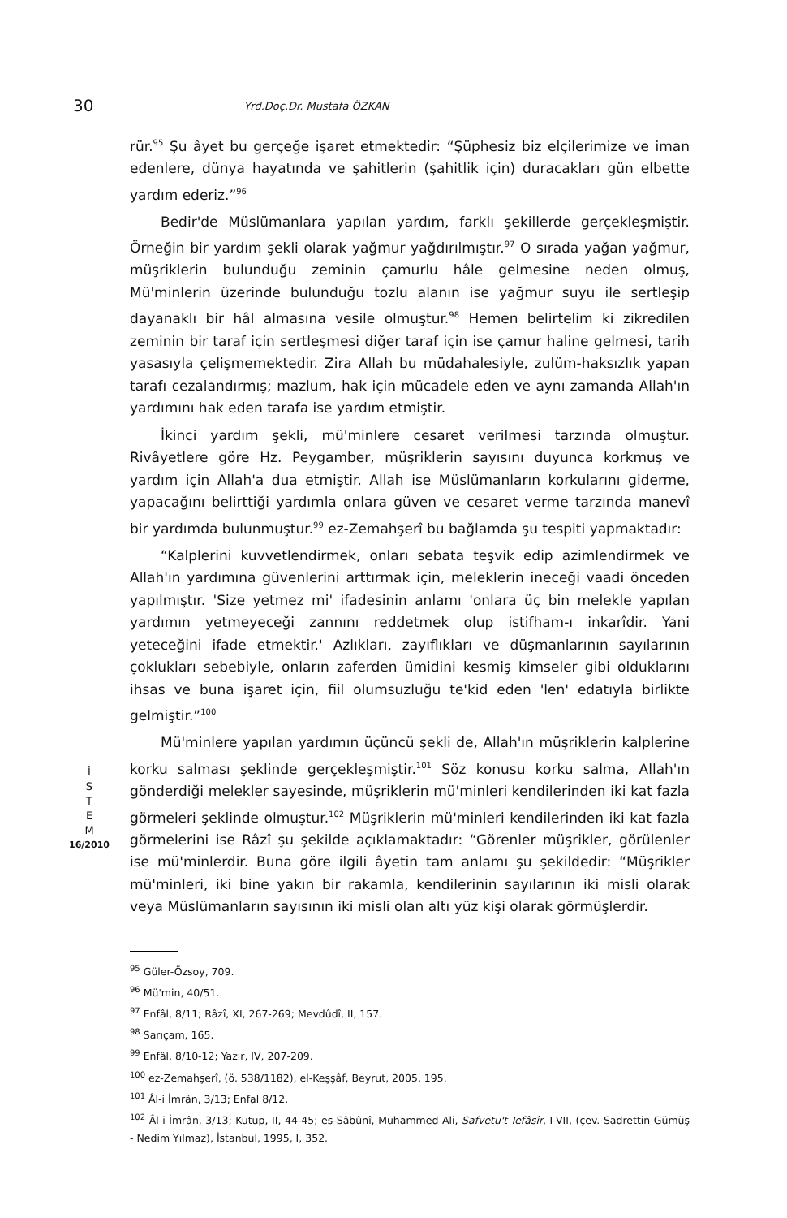30
Yrd.Doç.Dr. Mustafa ÖZKAN
İ
S
T
E
M
16/2010
rür.<sup>95</sup> Şu âyet bu gerçeğe işaret etmektedir: “Şüphesiz biz elçilerimize ve iman edenlere, dünya hayatında ve şahitlerin (şahitlik için) duracakları gün elbette yardım ederiz.”<sup>96</sup>
Bedir'de Müslümanlara yapılan yardım, farklı şekillerde gerçekleşmiştir. Örneğin bir yardım şekli olarak yağmur yağdırılmıştır.<sup>97</sup> O sırada yağan yağmur, müşriklerin bulunduğu zeminin çamurlu hâle gelmesine neden olmuş, Mü'minlerin üzerinde bulunduğu tozlu alanın ise yağmur suyu ile sertleşip dayanaklı bir hâl almasına vesile olmuştur.<sup>98</sup> Hemen belirtelim ki zikredilen zeminin bir taraf için sertleşmesi diğer taraf için ise çamur haline gelmesi, tarih yasasıyla çelişmemektedir. Zira Allah bu müdahalesiyle, zulüm-haksızlık yapan tarafı cezalandırmış; mazlum, hak için mücadele eden ve aynı zamanda Allah'ın yardımını hak eden tarafa ise yardım etmiştir.
İkinci yardım şekli, mü'minlere cesaret verilmesi tarzında olmuştur. Rivâyetlere göre Hz. Peygamber, müşriklerin sayısını duyunca korkmuş ve yardım için Allah'a dua etmiştir. Allah ise Müslümanların korkularını giderme, yapacağını belirttiği yardımla onlara güven ve cesaret verme tarzında manevî bir yardımda bulunmuştur.<sup>99</sup> ez-Zemahşerî bu bağlamda şu tespiti yapmaktadır:
“Kalplerini kuvvetlendirmek, onları sebata teşvik edip azimlendirmek ve Allah'ın yardımına güvenlerini arttırmak için, meleklerin ineceği vaadi önceden yapılmıştır. 'Size yetmez mi' ifadesinin anlamı 'onlara üç bin melekle yapılan yardımın yetmeyeceği zannını reddetmek olup istifham-ı inkarîdir. Yani yeteceğini ifade etmektir.' Azlıkları, zayıflıkları ve düşmanlarının sayılarının çoklukları sebebiyle, onların zaferden ümidini kesmiş kimseler gibi olduklarını ihsas ve buna işaret için, fiil olumsuzluğu te'kid eden 'len' edatıyla birlikte gelmiştir.”<sup>100</sup>
Mü'minlere yapılan yardımın üçüncü şekli de, Allah'ın müşriklerin kalplerine korku salması şeklinde gerçekleşmiştir.<sup>101</sup> Söz konusu korku salma, Allah'ın gönderdiği melekler sayesinde, müşriklerin mü'minleri kendilerinden iki kat fazla görmeleri şeklinde olmuştur.<sup>102</sup> Müşriklerin mü'minleri kendilerinden iki kat fazla görmelerini ise Râzî şu şekilde açıklamaktadır: “Görenler müşrikler, görülenler ise mü'minlerdir. Buna göre ilgili âyetin tam anlamı şu şekildedir: “Müşrikler mü'minleri, iki bine yakın bir rakamla, kendilerinin sayılarının iki misli olarak veya Müslümanların sayısının iki misli olan altı yüz kişi olarak görmüşlerdir.
<sup>95</sup> Güler-Özsoy, 709.
<sup>96</sup> Mü'min, 40/51.
<sup>97</sup> Enfâl, 8/11; Râzî, XI, 267-269; Mevdûdî, II, 157.
<sup>98</sup> Sarıçam, 165.
<sup>99</sup> Enfâl, 8/10-12; Yazır, IV, 207-209.
<sup>100</sup> ez-Zemahşerî, (ö. 538/1182), el-Keşşâf, Beyrut, 2005, 195.
<sup>101</sup> Âl-i İmrân, 3/13; Enfal 8/12.
<sup>102</sup> Âl-i İmrân, 3/13; Kutup, II, 44-45; es-Sâbûnî, Muhammed Ali, Safvetu't-Tefâsîr, I-VII, (çev. Sadrettin Gümüş - Nedim Yılmaz), İstanbul, 1995, I, 352.